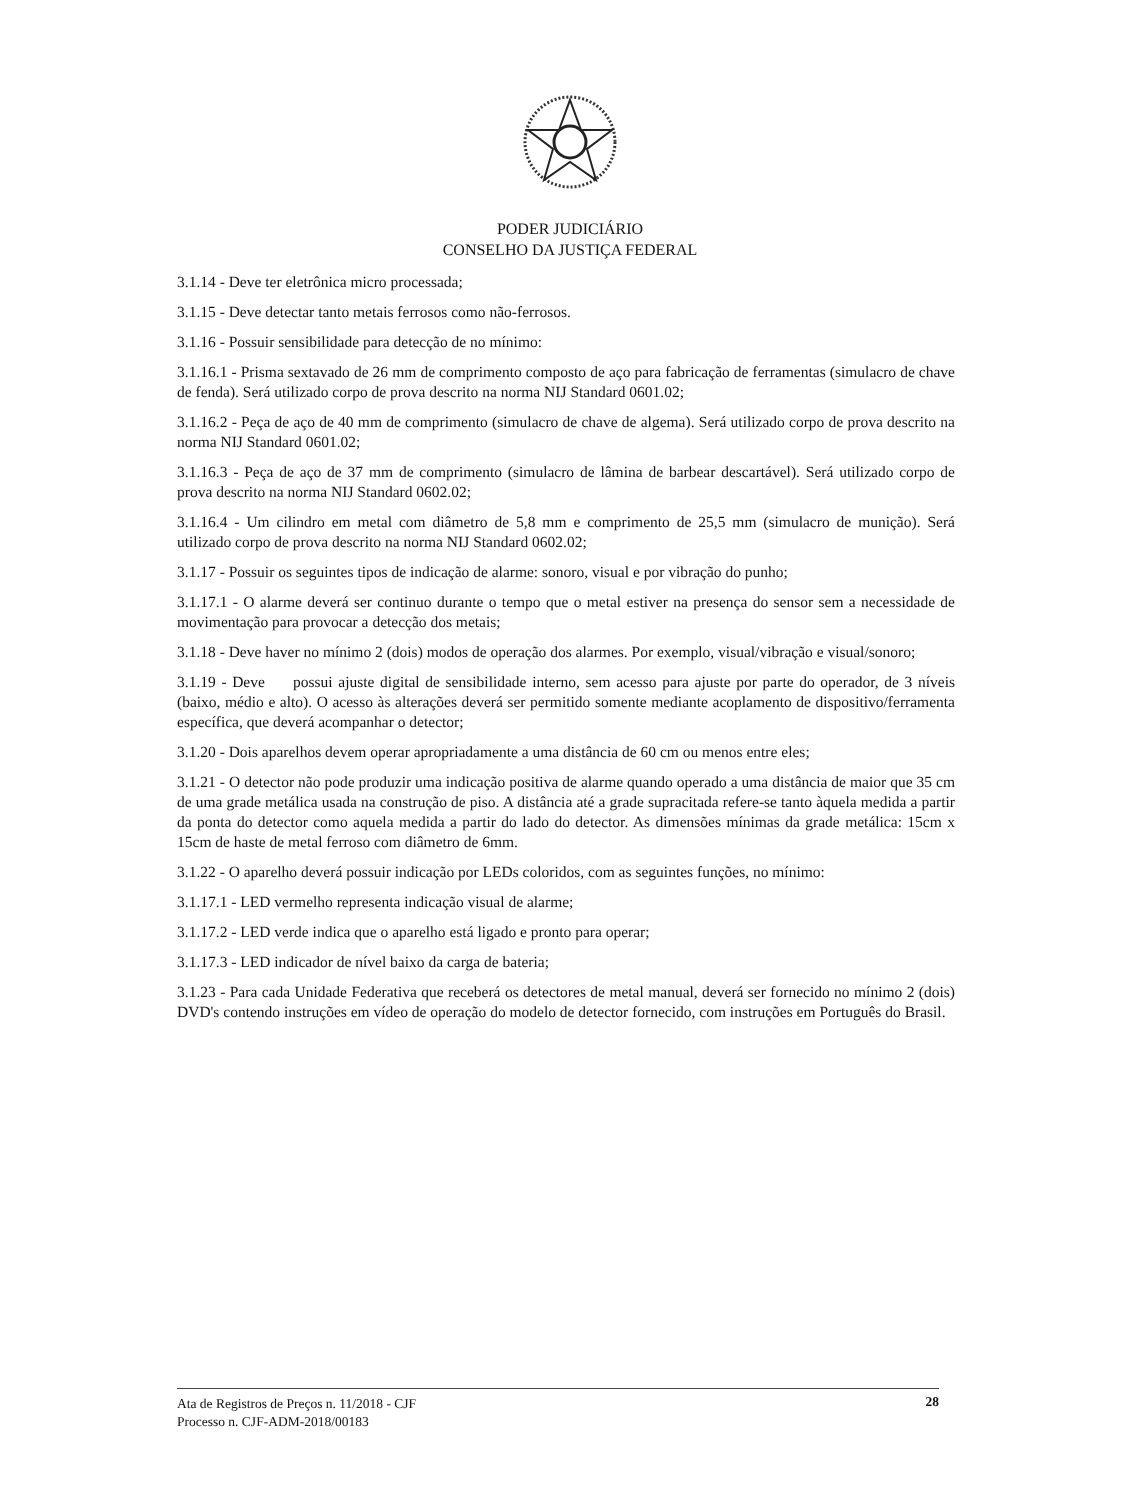PODER JUDICIÁRIO
CONSELHO DA JUSTIÇA FEDERAL
3.1.14 - Deve ter eletrônica micro processada;
3.1.15 - Deve detectar tanto metais ferrosos como não-ferrosos.
3.1.16 - Possuir sensibilidade para detecção de no mínimo:
3.1.16.1 - Prisma sextavado de 26 mm de comprimento composto de aço para fabricação de ferramentas (simulacro de chave de fenda). Será utilizado corpo de prova descrito na norma NIJ Standard 0601.02;
3.1.16.2 - Peça de aço de 40 mm de comprimento (simulacro de chave de algema). Será utilizado corpo de prova descrito na norma NIJ Standard 0601.02;
3.1.16.3 - Peça de aço de 37 mm de comprimento (simulacro de lâmina de barbear descartável). Será utilizado corpo de prova descrito na norma NIJ Standard 0602.02;
3.1.16.4 - Um cilindro em metal com diâmetro de 5,8 mm e comprimento de 25,5 mm (simulacro de munição). Será utilizado corpo de prova descrito na norma NIJ Standard 0602.02;
3.1.17 - Possuir os seguintes tipos de indicação de alarme: sonoro, visual e por vibração do punho;
3.1.17.1 - O alarme deverá ser continuo durante o tempo que o metal estiver na presença do sensor sem a necessidade de movimentação para provocar a detecção dos metais;
3.1.18 - Deve haver no mínimo 2 (dois) modos de operação dos alarmes. Por exemplo, visual/vibração e visual/sonoro;
3.1.19 - Deve possui ajuste digital de sensibilidade interno, sem acesso para ajuste por parte do operador, de 3 níveis (baixo, médio e alto). O acesso às alterações deverá ser permitido somente mediante acoplamento de dispositivo/ferramenta específica, que deverá acompanhar o detector;
3.1.20 - Dois aparelhos devem operar apropriadamente a uma distância de 60 cm ou menos entre eles;
3.1.21 - O detector não pode produzir uma indicação positiva de alarme quando operado a uma distância de maior que 35 cm de uma grade metálica usada na construção de piso. A distância até a grade supracitada refere-se tanto àquela medida a partir da ponta do detector como aquela medida a partir do lado do detector. As dimensões mínimas da grade metálica: 15cm x 15cm de haste de metal ferroso com diâmetro de 6mm.
3.1.22 - O aparelho deverá possuir indicação por LEDs coloridos, com as seguintes funções, no mínimo:
3.1.17.1 - LED vermelho representa indicação visual de alarme;
3.1.17.2 - LED verde indica que o aparelho está ligado e pronto para operar;
3.1.17.3 - LED indicador de nível baixo da carga de bateria;
3.1.23 - Para cada Unidade Federativa que receberá os detectores de metal manual, deverá ser fornecido no mínimo 2 (dois) DVD's contendo instruções em vídeo de operação do modelo de detector fornecido, com instruções em Português do Brasil.
Ata de Registros de Preços n. 11/2018 - CJF
Processo n. CJF-ADM-2018/00183
28